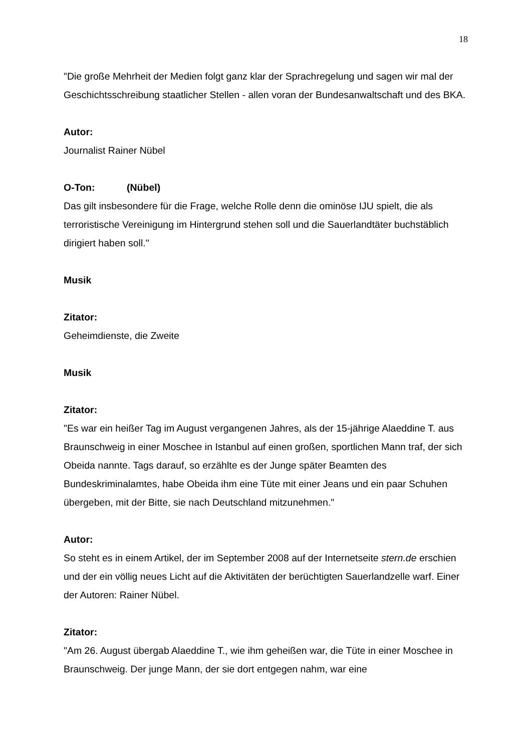18
"Die große Mehrheit der Medien folgt ganz klar der Sprachregelung und sagen wir mal der Geschichtsschreibung staatlicher Stellen - allen voran der Bundesanwaltschaft und des BKA.
Autor:
Journalist Rainer Nübel
O-Ton: (Nübel)
Das gilt insbesondere für die Frage, welche Rolle denn die ominöse IJU spielt, die als terroristische Vereinigung im Hintergrund stehen soll und die Sauerlandtäter buchstäblich dirigiert haben soll."
Musik
Zitator:
Geheimdienste, die Zweite
Musik
Zitator:
"Es war ein heißer Tag im August vergangenen Jahres, als der 15-jährige Alaeddine T. aus Braunschweig in einer Moschee in Istanbul auf einen großen, sportlichen Mann traf, der sich Obeida nannte. Tags darauf, so erzählte es der Junge später Beamten des Bundeskriminalamtes, habe Obeida ihm eine Tüte mit einer Jeans und ein paar Schuhen übergeben, mit der Bitte, sie nach Deutschland mitzunehmen."
Autor:
So steht es in einem Artikel, der im September 2008 auf der Internetseite stern.de erschien und der ein völlig neues Licht auf die Aktivitäten der berüchtigten Sauerlandzelle warf. Einer der Autoren: Rainer Nübel.
Zitator:
"Am 26. August übergab Alaeddine T., wie ihm geheißen war, die Tüte in einer Moschee in Braunschweig. Der junge Mann, der sie dort entgegen nahm, war eine